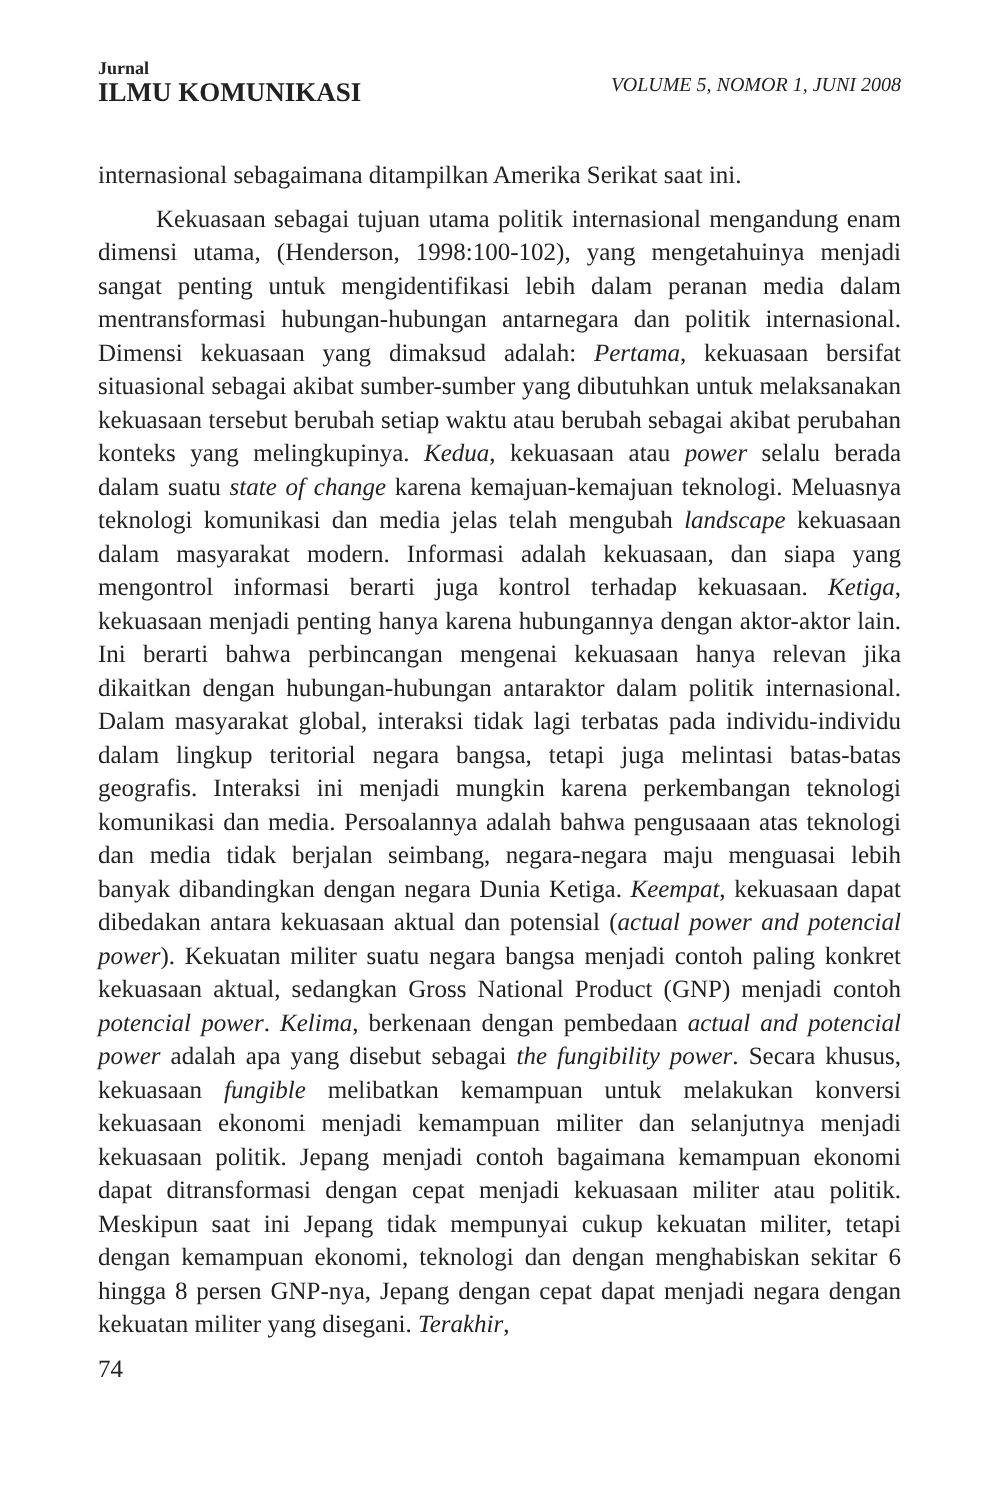Jurnal
ILMU KOMUNIKASI
VOLUME 5, NOMOR 1, JUNI 2008
internasional sebagaimana ditampilkan Amerika Serikat saat ini.
Kekuasaan sebagai tujuan utama politik internasional mengandung enam dimensi utama, (Henderson, 1998:100-102), yang mengetahuinya menjadi sangat penting untuk mengidentifikasi lebih dalam peranan media dalam mentransformasi hubungan-hubungan antarnegara dan politik internasional. Dimensi kekuasaan yang dimaksud adalah: Pertama, kekuasaan bersifat situasional sebagai akibat sumber-sumber yang dibutuhkan untuk melaksanakan kekuasaan tersebut berubah setiap waktu atau berubah sebagai akibat perubahan konteks yang melingkupinya. Kedua, kekuasaan atau power selalu berada dalam suatu state of change karena kemajuan-kemajuan teknologi. Meluasnya teknologi komunikasi dan media jelas telah mengubah landscape kekuasaan dalam masyarakat modern. Informasi adalah kekuasaan, dan siapa yang mengontrol informasi berarti juga kontrol terhadap kekuasaan. Ketiga, kekuasaan menjadi penting hanya karena hubungannya dengan aktor-aktor lain. Ini berarti bahwa perbincangan mengenai kekuasaan hanya relevan jika dikaitkan dengan hubungan-hubungan antaraktor dalam politik internasional. Dalam masyarakat global, interaksi tidak lagi terbatas pada individu-individu dalam lingkup teritorial negara bangsa, tetapi juga melintasi batas-batas geografis. Interaksi ini menjadi mungkin karena perkembangan teknologi komunikasi dan media. Persoalannya adalah bahwa pengusaaan atas teknologi dan media tidak berjalan seimbang, negara-negara maju menguasai lebih banyak dibandingkan dengan negara Dunia Ketiga. Keempat, kekuasaan dapat dibedakan antara kekuasaan aktual dan potensial (actual power and potencial power). Kekuatan militer suatu negara bangsa menjadi contoh paling konkret kekuasaan aktual, sedangkan Gross National Product (GNP) menjadi contoh potencial power. Kelima, berkenaan dengan pembedaan actual and potencial power adalah apa yang disebut sebagai the fungibility power. Secara khusus, kekuasaan fungible melibatkan kemampuan untuk melakukan konversi kekuasaan ekonomi menjadi kemampuan militer dan selanjutnya menjadi kekuasaan politik. Jepang menjadi contoh bagaimana kemampuan ekonomi dapat ditransformasi dengan cepat menjadi kekuasaan militer atau politik. Meskipun saat ini Jepang tidak mempunyai cukup kekuatan militer, tetapi dengan kemampuan ekonomi, teknologi dan dengan menghabiskan sekitar 6 hingga 8 persen GNP-nya, Jepang dengan cepat dapat menjadi negara dengan kekuatan militer yang disegani. Terakhir,
74